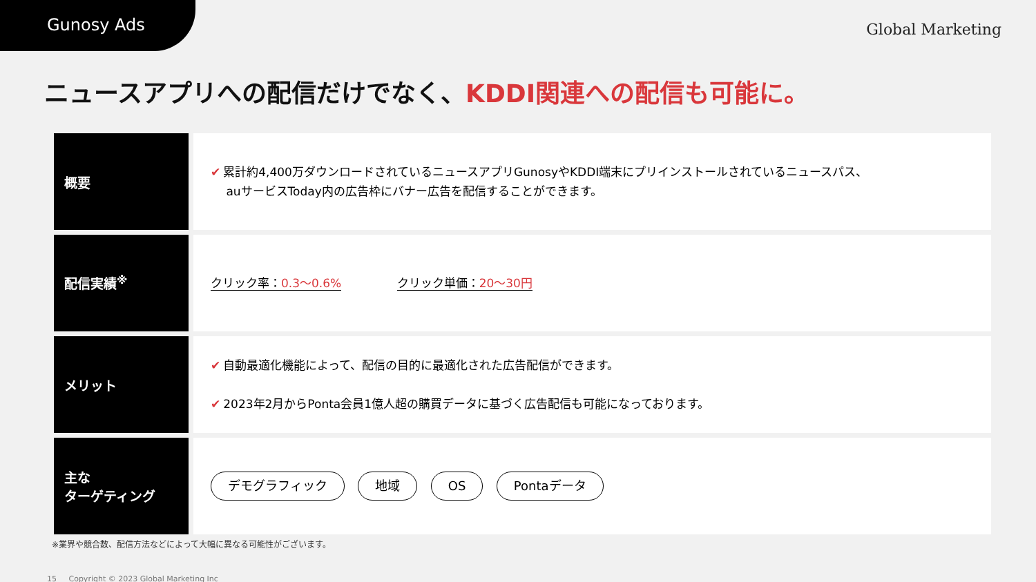Gunosy Ads Global Marketing
ニュースアプリへの配信だけでなく、KDDI関連への配信も可能に。
| 概要 | ✔ 累計約4,400万ダウンロードされているニュースアプリGunosyやKDDI端末にプリインストールされているニュースパス、 auサービスToday内の広告枠にバナー広告を配信することができます。 |
| 配信実績<sup>※</sup> | クリック率： 0.3～0.6% クリック単価： 20～30円 |
| メリット | ✔ 自動最適化機能によって、配信の目的に最適化された広告配信ができます。 ✔ 2023年2月からPonta会員1億人超の購買データに基づく広告配信も可能になっております。 |
| 主な ターゲティング | デモグラフィック 地域 OS Pontaデータ |
※業界や競合数、配信方法などによって大幅に異なる可能性がございます。
15 Copyright © 2023 Global Marketing Inc